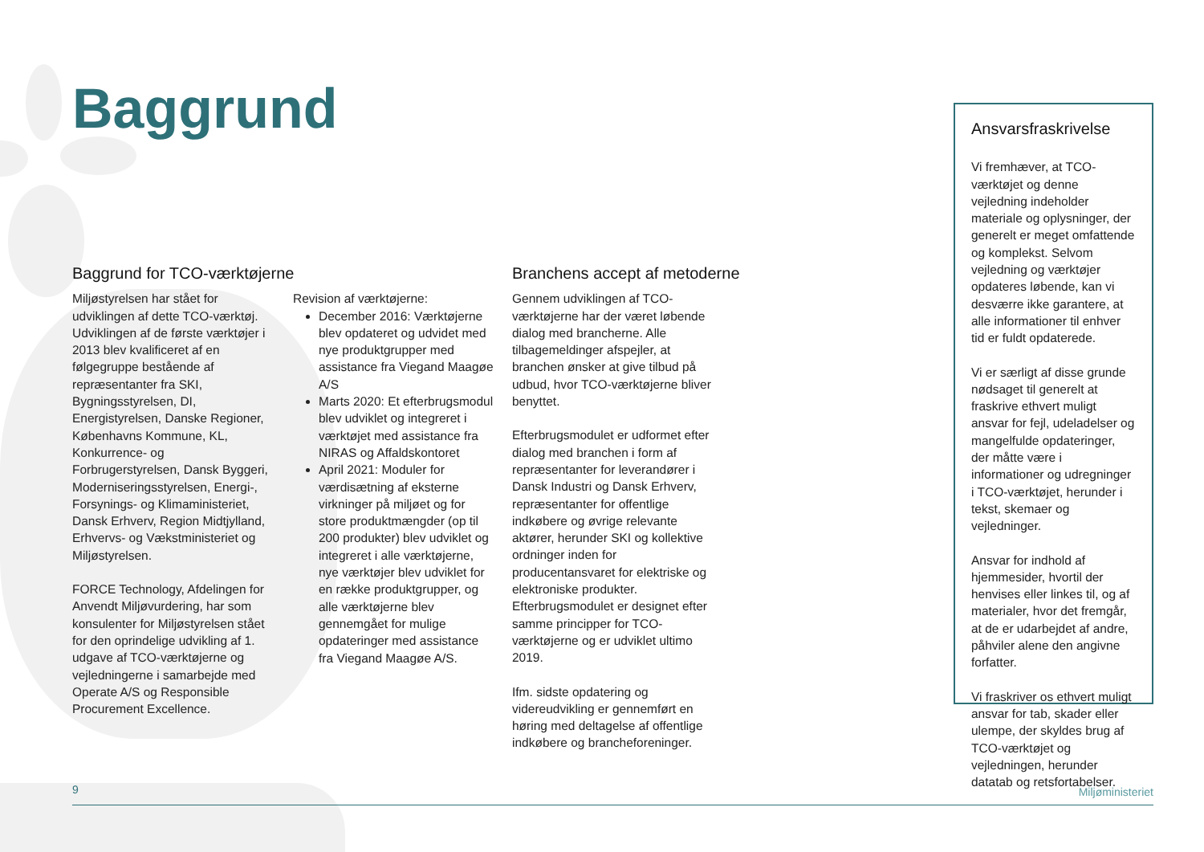Baggrund
Baggrund for TCO-værktøjerne
Miljøstyrelsen har stået for udviklingen af dette TCO-værktøj. Udviklingen af de første værktøjer i 2013 blev kvalificeret af en følgegruppe bestående af repræsentanter fra SKI, Bygningsstyrelsen, DI, Energistyrelsen, Danske Regioner, Københavns Kommune, KL, Konkurrence- og Forbrugerstyrelsen, Dansk Byggeri, Moderniseringsstyrelsen, Energi-, Forsynings- og Klimaministeriet, Dansk Erhverv, Region Midtjylland, Erhvervs- og Vækstministeriet og Miljøstyrelsen.
FORCE Technology, Afdelingen for Anvendt Miljøvurdering, har som konsulenter for Miljøstyrelsen stået for den oprindelige udvikling af 1. udgave af TCO-værktøjerne og vejledningerne i samarbejde med Operate A/S og Responsible Procurement Excellence.
Revision af værktøjerne:
December 2016: Værktøjerne blev opdateret og udvidet med nye produktgrupper med assistance fra Viegand Maagøe A/S
Marts 2020: Et efterbrugsmodul blev udviklet og integreret i værktøjet med assistance fra NIRAS og Affaldskontoret
April 2021: Moduler for værdisætning af eksterne virkninger på miljøet og for store produktmængder (op til 200 produkter) blev udviklet og integreret i alle værktøjerne, nye værktøjer blev udviklet for en række produktgrupper, og alle værktøjerne blev gennemgået for mulige opdateringer med assistance fra Viegand Maagøe A/S.
Branchens accept af metoderne
Gennem udviklingen af TCO-værktøjerne har der været løbende dialog med brancherne. Alle tilbagemeldinger afspejler, at branchen ønsker at give tilbud på udbud, hvor TCO-værktøjerne bliver benyttet.
Efterbrugsmodulet er udformet efter dialog med branchen i form af repræsentanter for leverandører i Dansk Industri og Dansk Erhverv, repræsentanter for offentlige indkøbere og øvrige relevante aktører, herunder SKI og kollektive ordninger inden for producentansvaret for elektriske og elektroniske produkter. Efterbrugsmodulet er designet efter samme principper for TCO-værktøjerne og er udviklet ultimo 2019.
Ifm. sidste opdatering og videreudvikling er gennemført en høring med deltagelse af offentlige indkøbere og brancheforeninger.
Ansvarsfraskrivelse
Vi fremhæver, at TCO-værktøjet og denne vejledning indeholder materiale og oplysninger, der generelt er meget omfattende og komplekst. Selvom vejledning og værktøjer opdateres løbende, kan vi desværre ikke garantere, at alle informationer til enhver tid er fuldt opdaterede.
Vi er særligt af disse grunde nødsaget til generelt at fraskrive ethvert muligt ansvar for fejl, udeladelser og mangelfulde opdateringer, der måtte være i informationer og udregninger i TCO-værktøjet, herunder i tekst, skemaer og vejledninger.
Ansvar for indhold af hjemmesider, hvortil der henvises eller linkes til, og af materialer, hvor det fremgår, at de er udarbejdet af andre, påhviler alene den angivne forfatter.
Vi fraskriver os ethvert muligt ansvar for tab, skader eller ulempe, der skyldes brug af TCO-værktøjet og vejledningen, herunder datatab og retsfortabelser.
9 Miljøministeriet